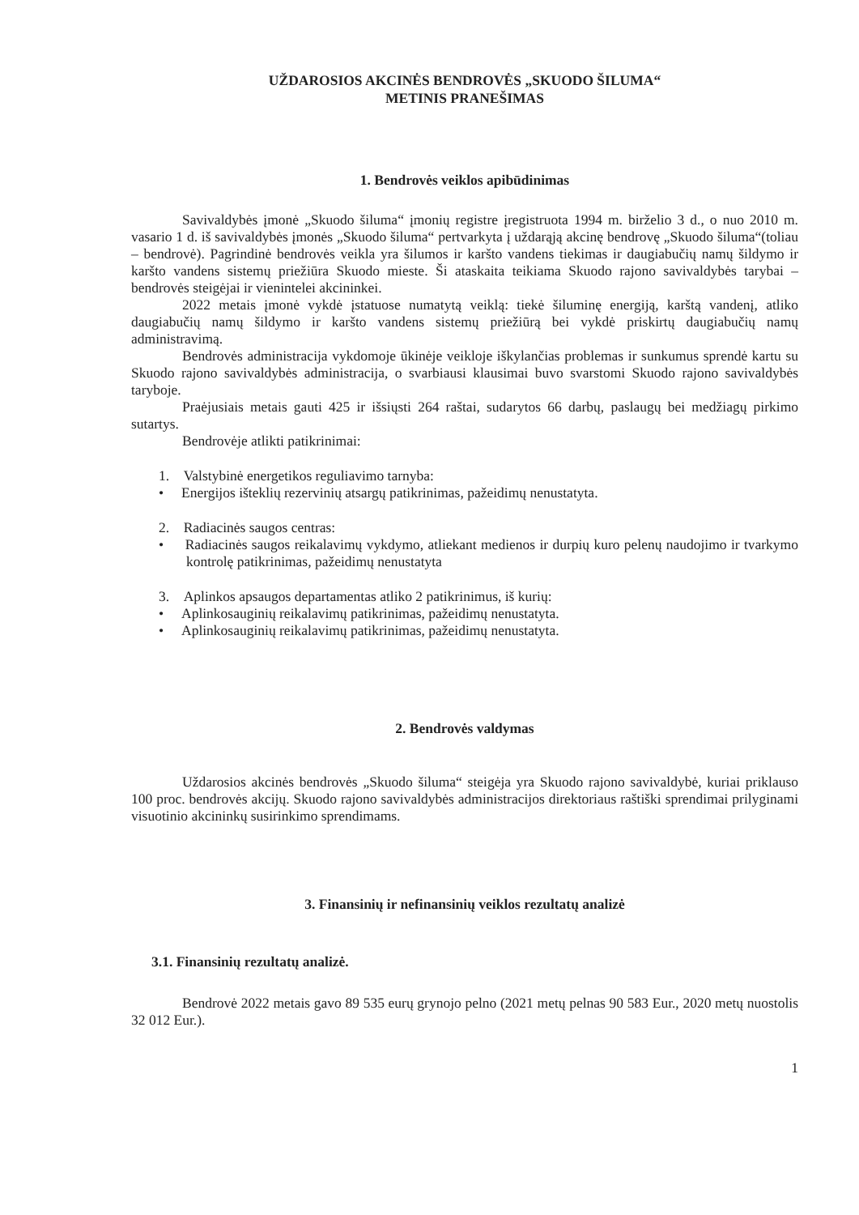UŽDAROSIOS AKCINĖS BENDROVĖS „SKUODO ŠILUMA“
METINIS PRANEŠIMAS
1. Bendrovės veiklos apibūdinimas
Savivaldybės įmonė „Skuodo šiluma“ įmonių registre įregistruota 1994 m. birželio 3 d., o nuo 2010 m. vasario 1 d. iš savivaldybės įmonės „Skuodo šiluma“ pertvarkyta į uždarąją akcinę bendrovę „Skuodo šiluma“(toliau – bendrovė). Pagrindinė bendrovės veikla yra šilumos ir karšto vandens tiekimas ir daugiabučių namų šildymo ir karšto vandens sistemų priežiūra Skuodo mieste. Ši ataskaita teikiama Skuodo rajono savivaldybės tarybai – bendrovės steigėjai ir vienintelei akcininkei.
2022 metais įmonė vykdė įstatuose numatytą veiklą: tiekė šiluminę energiją, karštą vandenį, atliko daugiabučių namų šildymo ir karšto vandens sistemų priežiūrą bei vykdė priskirtų daugiabučių namų administravimą.
Bendrovės administracija vykdomoje ūkinėje veikloje iškylančias problemas ir sunkumus sprendė kartu su Skuodo rajono savivaldybės administracija, o svarbiausi klausimai buvo svarstomi Skuodo rajono savivaldybės taryboje.
Praėjusiais metais gauti 425 ir išsiųsti 264 raštai, sudarytos 66 darbų, paslaugų bei medžiagų pirkimo sutartys.
Bendrovėje atlikti patikrinimai:
1. Valstybinė energetikos reguliavimo tarnyba:
• Energijos išteklių rezervinių atsargų patikrinimas, pažeidimų nenustatyta.
2. Radiacinės saugos centras:
• Radiacinės saugos reikalavimų vykdymo, atliekant medienos ir durpių kuro pelenų naudojimo ir tvarkymo kontrolę patikrinimas, pažeidimų nenustatyta
3. Aplinkos apsaugos departamentas atliko 2 patikrinimus, iš kurių:
• Aplinkosauginių reikalavimų patikrinimas, pažeidimų nenustatyta.
• Aplinkosauginių reikalavimų patikrinimas, pažeidimų nenustatyta.
2. Bendrovės valdymas
Uždarosios akcinės bendrovės „Skuodo šiluma“ steigėja yra Skuodo rajono savivaldybė, kuriai priklauso 100 proc. bendrovės akcijų. Skuodo rajono savivaldybės administracijos direktoriaus raštiški sprendimai prilyginami visuotinio akcininkų susirinkimo sprendimams.
3. Finansinių ir nefinansinių veiklos rezultatų analizė
3.1. Finansinių rezultatų analizė.
Bendrovė 2022 metais gavo 89 535 eurų grynojo pelno (2021 metų pelnas 90 583 Eur., 2020 metų nuostolis 32 012 Eur.).
1